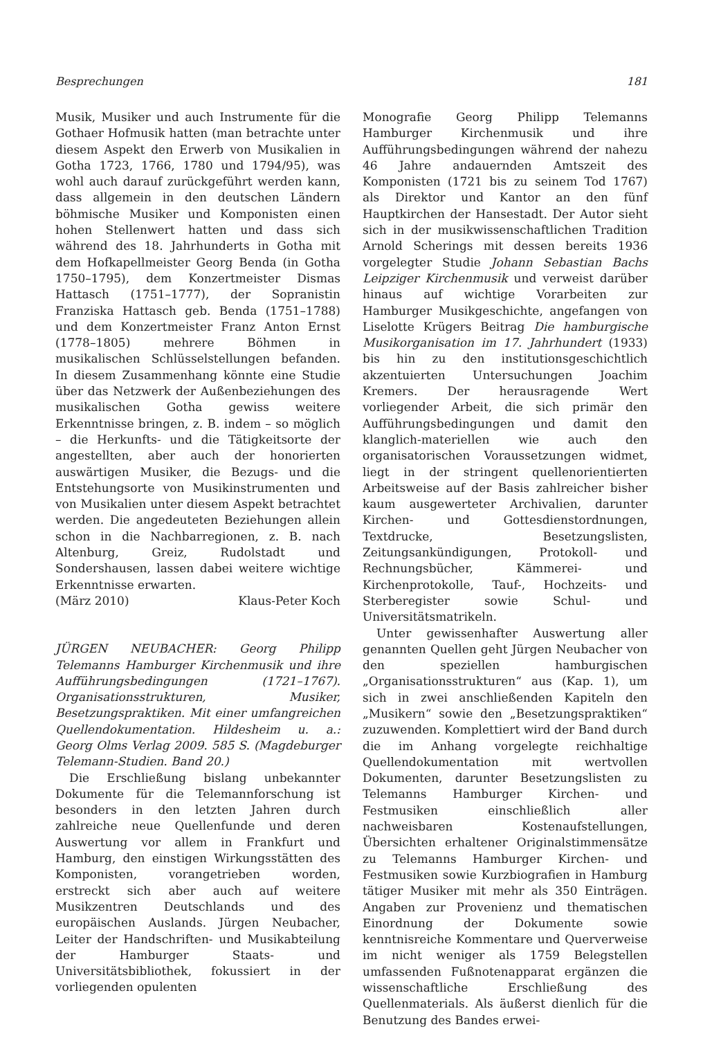Besprechungen 181
Musik, Musiker und auch Instrumente für die Gothaer Hofmusik hatten (man betrachte unter diesem Aspekt den Erwerb von Musikalien in Gotha 1723, 1766, 1780 und 1794/95), was wohl auch darauf zurückgeführt werden kann, dass allgemein in den deutschen Ländern böhmische Musiker und Komponisten einen hohen Stellenwert hatten und dass sich während des 18. Jahrhunderts in Gotha mit dem Hofkapellmeister Georg Benda (in Gotha 1750–1795), dem Konzertmeister Dismas Hattasch (1751–1777), der Sopranistin Franziska Hattasch geb. Benda (1751–1788) und dem Konzertmeister Franz Anton Ernst (1778–1805) mehrere Böhmen in musikalischen Schlüsselstellungen befanden. In diesem Zusammenhang könnte eine Studie über das Netzwerk der Außenbeziehungen des musikalischen Gotha gewiss weitere Erkenntnisse bringen, z. B. indem – so möglich – die Herkunfts- und die Tätigkeitsorte der angestellten, aber auch der honorierten auswärtigen Musiker, die Bezugs- und die Entstehungsorte von Musikinstrumenten und von Musikalien unter diesem Aspekt betrachtet werden. Die angedeuteten Beziehungen allein schon in die Nachbarregionen, z. B. nach Altenburg, Greiz, Rudolstadt und Sondershausen, lassen dabei weitere wichtige Erkenntnisse erwarten.
(März 2010) Klaus-Peter Koch
JÜRGEN NEUBACHER: Georg Philipp Telemanns Hamburger Kirchenmusik und ihre Aufführungsbedingungen (1721–1767). Organisationsstrukturen, Musiker, Besetzungspraktiken. Mit einer umfangreichen Quellendokumentation. Hildesheim u. a.: Georg Olms Verlag 2009. 585 S. (Magdeburger Telemann-Studien. Band 20.)
Die Erschließung bislang unbekannter Dokumente für die Telemannforschung ist besonders in den letzten Jahren durch zahlreiche neue Quellenfunde und deren Auswertung vor allem in Frankfurt und Hamburg, den einstigen Wirkungsstätten des Komponisten, vorangetrieben worden, erstreckt sich aber auch auf weitere Musikzentren Deutschlands und des europäischen Auslands. Jürgen Neubacher, Leiter der Handschriften- und Musikabteilung der Hamburger Staats- und Universitätsbibliothek, fokussiert in der vorliegenden opulenten
Monografie Georg Philipp Telemanns Hamburger Kirchenmusik und ihre Aufführungsbedingungen während der nahezu 46 Jahre andauernden Amtszeit des Komponisten (1721 bis zu seinem Tod 1767) als Direktor und Kantor an den fünf Hauptkirchen der Hansestadt. Der Autor sieht sich in der musikwissenschaftlichen Tradition Arnold Scherings mit dessen bereits 1936 vorgelegter Studie Johann Sebastian Bachs Leipziger Kirchenmusik und verweist darüber hinaus auf wichtige Vorarbeiten zur Hamburger Musikgeschichte, angefangen von Liselotte Krügers Beitrag Die hamburgische Musikorganisation im 17. Jahrhundert (1933) bis hin zu den institutionsgeschichtlich akzentuierten Untersuchungen Joachim Kremers. Der herausragende Wert vorliegender Arbeit, die sich primär den Aufführungsbedingungen und damit den klanglich-materiellen wie auch den organisatorischen Voraussetzungen widmet, liegt in der stringent quellenorientierten Arbeitsweise auf der Basis zahlreicher bisher kaum ausgewerteter Archivalien, darunter Kirchen- und Gottesdienstordnungen, Textdrucke, Besetzungslisten, Zeitungsankündigungen, Protokoll- und Rechnungsbücher, Kämmerei- und Kirchenprotokolle, Tauf-, Hochzeits- und Sterberegister sowie Schul- und Universitätsmatrikeln.
Unter gewissenhafter Auswertung aller genannten Quellen geht Jürgen Neubacher von den speziellen hamburgischen „Organisationsstrukturen“ aus (Kap. 1), um sich in zwei anschließenden Kapiteln den „Musikern“ sowie den „Besetzungspraktiken“ zuzuwenden. Komplettiert wird der Band durch die im Anhang vorgelegte reichhaltige Quellendokumentation mit wertvollen Dokumenten, darunter Besetzungslisten zu Telemanns Hamburger Kirchen- und Festmusiken einschließlich aller nachweisbaren Kostenaufstellungen, Übersichten erhaltener Originalstimmensätze zu Telemanns Hamburger Kirchen- und Festmusiken sowie Kurzbiografien in Hamburg tätiger Musiker mit mehr als 350 Einträgen. Angaben zur Provenienz und thematischen Einordnung der Dokumente sowie kenntnisreiche Kommentare und Querverweise im nicht weniger als 1759 Belegstellen umfassenden Fußnotenapparat ergänzen die wissenschaftliche Erschließung des Quellenmaterials. Als äußerst dienlich für die Benutzung des Bandes erwei-